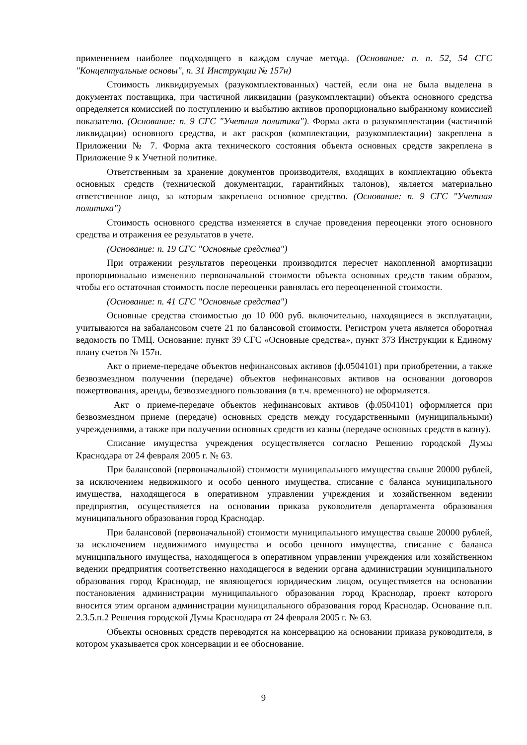применением наиболее подходящего в каждом случае метода. (Основание: п. п. 52, 54 СГС "Концептуальные основы", п. 31 Инструкции № 157н)
Стоимость ликвидируемых (разукомплектованных) частей, если она не была выделена в документах поставщика, при частичной ликвидации (разукомплектации) объекта основного средства определяется комиссией по поступлению и выбытию активов пропорционально выбранному комиссией показателю. (Основание: п. 9 СГС "Учетная политика"). Форма акта о разукомплектации (частичной ликвидации) основного средства, и акт раскроя (комплектации, разукомплектации) закреплена в Приложении № 7. Форма акта технического состояния объекта основных средств закреплена в Приложение 9 к Учетной политике.
Ответственным за хранение документов производителя, входящих в комплектацию объекта основных средств (технической документации, гарантийных талонов), является материально ответственное лицо, за которым закреплено основное средство. (Основание: п. 9 СГС "Учетная политика")
Стоимость основного средства изменяется в случае проведения переоценки этого основного средства и отражения ее результатов в учете.
(Основание: п. 19 СГС "Основные средства")
При отражении результатов переоценки производится пересчет накопленной амортизации пропорционально изменению первоначальной стоимости объекта основных средств таким образом, чтобы его остаточная стоимость после переоценки равнялась его переоцененной стоимости.
(Основание: п. 41 СГС "Основные средства")
Основные средства стоимостью до 10 000 руб. включительно, находящиеся в эксплуатации, учитываются на забалансовом счете 21 по балансовой стоимости. Регистром учета является оборотная ведомость по ТМЦ. Основание: пункт 39 СГС «Основные средства», пункт 373 Инструкции к Единому плану счетов № 157н.
Акт о приеме-передаче объектов нефинансовых активов (ф.0504101) при приобретении, а также безвозмездном получении (передаче) объектов нефинансовых активов на основании договоров пожертвования, аренды, безвозмездного пользования (в т.ч. временного) не оформляется.
Акт о приеме-передаче объектов нефинансовых активов (ф.0504101) оформляется при безвозмездном приеме (передаче) основных средств между государственными (муниципальными) учреждениями, а также при получении основных средств из казны (передаче основных средств в казну).
Списание имущества учреждения осуществляется согласно Решению городской Думы Краснодара от 24 февраля 2005 г. № 63.
При балансовой (первоначальной) стоимости муниципального имущества свыше 20000 рублей, за исключением недвижимого и особо ценного имущества, списание с баланса муниципального имущества, находящегося в оперативном управлении учреждения и хозяйственном ведении предприятия, осуществляется на основании приказа руководителя департамента образования муниципального образования город Краснодар.
При балансовой (первоначальной) стоимости муниципального имущества свыше 20000 рублей, за исключением недвижимого имущества и особо ценного имущества, списание с баланса муниципального имущества, находящегося в оперативном управлении учреждения или хозяйственном ведении предприятия соответственно находящегося в ведении органа администрации муниципального образования город Краснодар, не являющегося юридическим лицом, осуществляется на основании постановления администрации муниципального образования город Краснодар, проект которого вносится этим органом администрации муниципального образования город Краснодар. Основание п.п. 2.3.5.п.2 Решения городской Думы Краснодара от 24 февраля 2005 г. № 63.
Объекты основных средств переводятся на консервацию на основании приказа руководителя, в котором указывается срок консервации и ее обоснование.
9